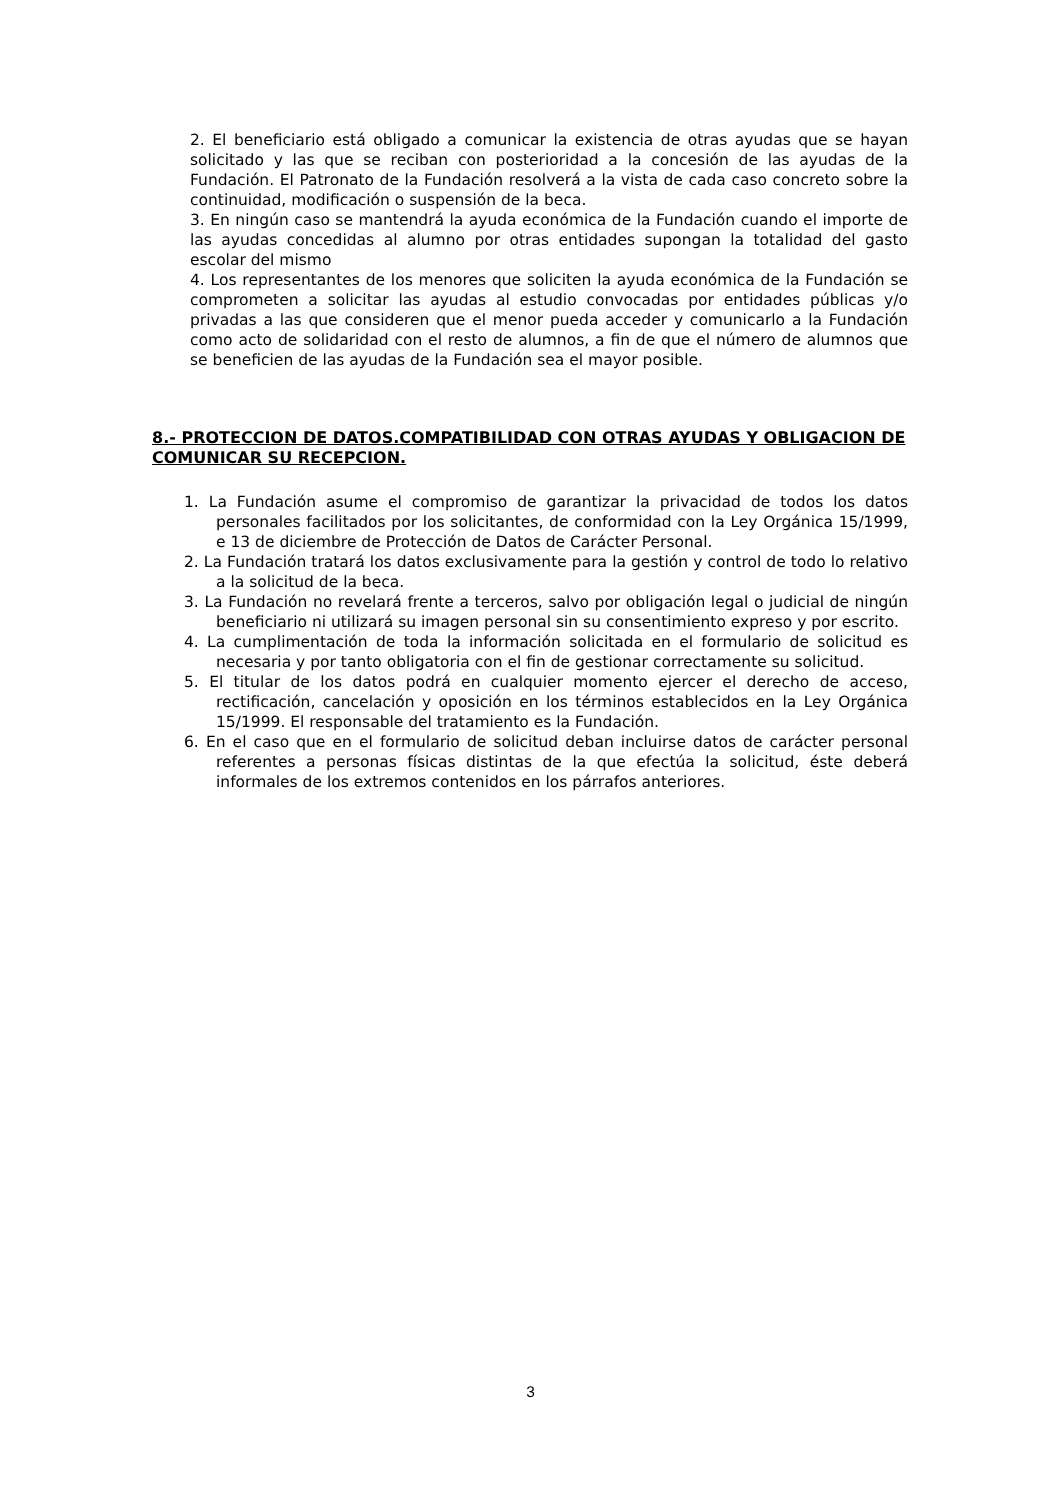2. El beneficiario está obligado a comunicar la existencia de otras ayudas que se hayan solicitado y las que se reciban con posterioridad a la concesión de las ayudas de la Fundación. El Patronato de la Fundación resolverá a la vista de cada caso concreto sobre la continuidad, modificación o suspensión de la beca.
3. En ningún caso se mantendrá la ayuda económica de la Fundación cuando el importe de las ayudas concedidas al alumno por otras entidades supongan la totalidad del gasto escolar del mismo
4. Los representantes de los menores que soliciten la ayuda económica de la Fundación se comprometen a solicitar las ayudas al estudio convocadas por entidades públicas y/o privadas a las que consideren que el menor pueda acceder y comunicarlo a la Fundación como acto de solidaridad con el resto de alumnos, a fin de que el número de alumnos que se beneficien de las ayudas de la Fundación sea el mayor posible.
8.- PROTECCION DE DATOS.COMPATIBILIDAD CON OTRAS AYUDAS Y OBLIGACION DE COMUNICAR SU RECEPCION.
1. La Fundación asume el compromiso de garantizar la privacidad de todos los datos personales facilitados por los solicitantes, de conformidad con la Ley Orgánica 15/1999, e 13 de diciembre de Protección de Datos de Carácter Personal.
2. La Fundación tratará los datos exclusivamente para la gestión y control de todo lo relativo a la solicitud de la beca.
3. La Fundación no revelará frente a terceros, salvo por obligación legal o judicial de ningún beneficiario ni utilizará su imagen personal sin su consentimiento expreso y por escrito.
4. La cumplimentación de toda la información solicitada en el formulario de solicitud es necesaria y por tanto obligatoria con el fin de gestionar correctamente su solicitud.
5. El titular de los datos podrá en cualquier momento ejercer el derecho de acceso, rectificación, cancelación y oposición en los términos establecidos en la Ley Orgánica 15/1999. El responsable del tratamiento es la Fundación.
6. En el caso que en el formulario de solicitud deban incluirse datos de carácter personal referentes a personas físicas distintas de la que efectúa la solicitud, éste deberá informales de los extremos contenidos en los párrafos anteriores.
3